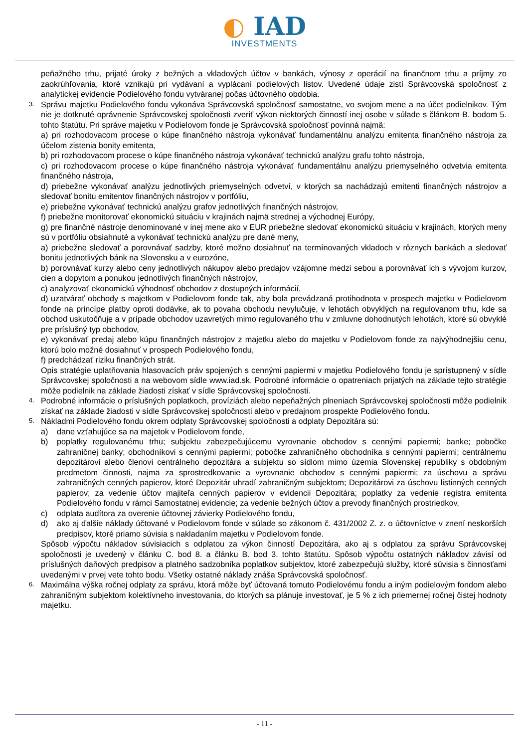◐ IAD
INVESTMENTS
peňažného trhu, prijaté úroky z bežných a vkladových účtov v bankách, výnosy z operácií na finančnom trhu a príjmy zo zaokrúhľovania, ktoré vznikajú pri vydávaní a vyplácaní podielových listov. Uvedené údaje zistí Správcovská spoločnosť z analytickej evidencie Podielového fondu vytváranej počas účtovného obdobia.
3.
Správu majetku Podielového fondu vykonáva Správcovská spoločnosť samostatne, vo svojom mene a na účet podielnikov. Tým nie je dotknuté oprávnenie Správcovskej spoločnosti zveriť výkon niektorých činností inej osobe v súlade s článkom B. bodom 5. tohto štatútu. Pri správe majetku v Podielovom fonde je Správcovská spoločnosť povinná najmä:
a) pri rozhodovacom procese o kúpe finančného nástroja vykonávať fundamentálnu analýzu emitenta finančného nástroja za účelom zistenia bonity emitenta,
b) pri rozhodovacom procese o kúpe finančného nástroja vykonávať technickú analýzu grafu tohto nástroja,
c) pri rozhodovacom procese o kúpe finančného nástroja vykonávať fundamentálnu analýzu priemyselného odvetvia emitenta finančného nástroja,
d) priebežne vykonávať analýzu jednotlivých priemyselných odvetví, v ktorých sa nachádzajú emitenti finančných nástrojov a sledovať bonitu emitentov finančných nástrojov v portfóliu,
e) priebežne vykonávať technickú analýzu grafov jednotlivých finančných nástrojov,
f) priebežne monitorovať ekonomickú situáciu v krajinách najmä strednej a východnej Európy,
g) pre finančné nástroje denominované v inej mene ako v EUR priebežne sledovať ekonomickú situáciu v krajinách, ktorých meny sú v portfóliu obsiahnuté a vykonávať technickú analýzu pre dané meny,
a) priebežne sledovať a porovnávať sadzby, ktoré možno dosiahnuť na termínovaných vkladoch v rôznych bankách a sledovať bonitu jednotlivých bánk na Slovensku a v eurozóne,
b) porovnávať kurzy alebo ceny jednotlivých nákupov alebo predajov vzájomne medzi sebou a porovnávať ich s vývojom kurzov, cien a dopytom a ponukou jednotlivých finančných nástrojov,
c) analyzovať ekonomickú výhodnosť obchodov z dostupných informácií,
d) uzatvárať obchody s majetkom v Podielovom fonde tak, aby bola prevádzaná protihodnota v prospech majetku v Podielovom fonde na princípe platby oproti dodávke, ak to povaha obchodu nevylučuje, v lehotách obvyklých na regulovanom trhu, kde sa obchod uskutočňuje a v prípade obchodov uzavretých mimo regulovaného trhu v zmluvne dohodnutých lehotách, ktoré sú obvyklé pre príslušný typ obchodov,
e) vykonávať predaj alebo kúpu finančných nástrojov z majetku alebo do majetku v Podielovom fonde za najvýhodnejšiu cenu, ktorú bolo možné dosiahnuť v prospech Podielového fondu,
f) predchádzať riziku finančných strát.
Opis stratégie uplatňovania hlasovacích práv spojených s cennými papiermi v majetku Podielového fondu je sprístupnený v sídle Správcovskej spoločnosti a na webovom sídle www.iad.sk. Podrobné informácie o opatreniach prijatých na základe tejto stratégie môže podielnik na základe žiadosti získať v sídle Správcovskej spoločnosti.
4.
Podrobné informácie o príslušných poplatkoch, províziách alebo nepeňažných plneniach Správcovskej spoločnosti môže podielnik získať na základe žiadosti v sídle Správcovskej spoločnosti alebo v predajnom prospekte Podielového fondu.
5.
Nákladmi Podielového fondu okrem odplaty Správcovskej spoločnosti a odplaty Depozitára sú:
a) dane vzťahujúce sa na majetok v Podielovom fonde,
b) poplatky regulovanému trhu; subjektu zabezpečujúcemu vyrovnanie obchodov s cennými papiermi; banke; pobočke zahraničnej banky; obchodníkovi s cennými papiermi; pobočke zahraničného obchodníka s cennými papiermi; centrálnemu depozitárovi alebo členovi centrálneho depozitára a subjektu so sídlom mimo územia Slovenskej republiky s obdobným predmetom činnosti, najmä za sprostredkovanie a vyrovnanie obchodov s cennými papiermi; za úschovu a správu zahraničných cenných papierov, ktoré Depozitár uhradí zahraničným subjektom; Depozitárovi za úschovu listinných cenných papierov; za vedenie účtov majiteľa cenných papierov v evidencii Depozitára; poplatky za vedenie registra emitenta Podielového fondu v rámci Samostatnej evidencie; za vedenie bežných účtov a prevody finančných prostriedkov,
c) odplata audítora za overenie účtovnej závierky Podielového fondu,
d) ako aj ďalšie náklady účtované v Podielovom fonde v súlade so zákonom č. 431/2002 Z. z. o účtovníctve v znení neskorších predpisov, ktoré priamo súvisia s nakladaním majetku v Podielovom fonde.
Spôsob výpočtu nákladov súvisiacich s odplatou za výkon činností Depozitára, ako aj s odplatou za správu Správcovskej spoločnosti je uvedený v článku C. bod 8. a článku B. bod 3. tohto štatútu. Spôsob výpočtu ostatných nákladov závisí od príslušných daňových predpisov a platného sadzobníka poplatkov subjektov, ktoré zabezpečujú služby, ktoré súvisia s činnosťami uvedenými v prvej vete tohto bodu. Všetky ostatné náklady znáša Správcovská spoločnosť.
6.
Maximálna výška ročnej odplaty za správu, ktorá môže byť účtovaná tomuto Podielovému fondu a iným podielovým fondom alebo zahraničným subjektom kolektívneho investovania, do ktorých sa plánuje investovať, je 5 % z ich priemernej ročnej čistej hodnoty majetku.
- 11 -